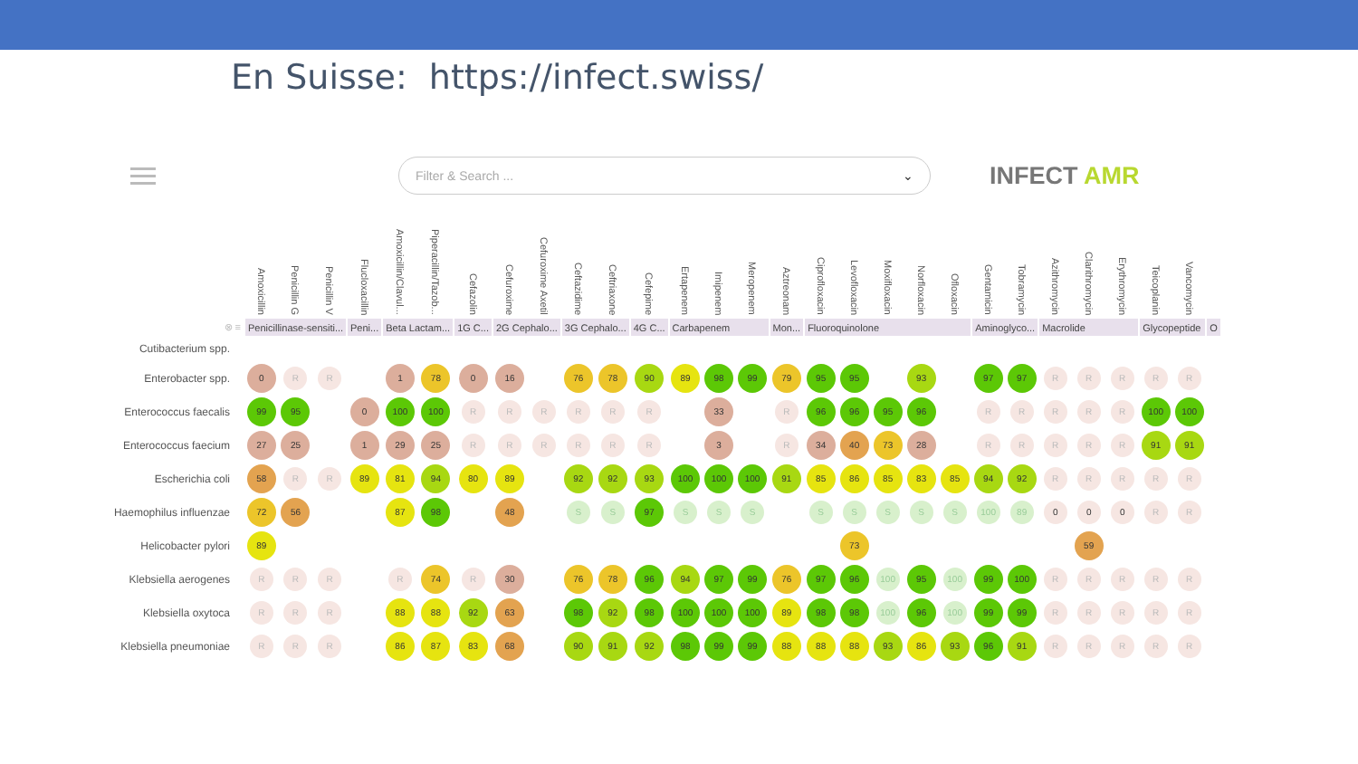En Suisse: https://infect.swiss/
Filter & Search ... ⌄
INFECT AMR
| | Amoxicillin | Penicillin G | Penicillin V | Flucloxacillin | Amoxicillin/Clavul... | Piperacillin/Tazob... | Cefazolin | Cefuroxime | Cefuroxime Axetil | Ceftazidime | Ceftriaxone | Cefepime | Ertapenem | Imipenem | Meropenem | Aztreonam | Ciprofloxacin | Levofloxacin | Moxifloxacin | Norfloxacin | Ofloxacin | Gentamicin | Tobramycin | Azithromycin | Clarithromycin | Erythromycin | Teicoplanin | Vancomycin | |
| --- | --- | --- | --- | --- | --- | --- | --- | --- | --- | --- | --- | --- | --- | --- | --- | --- | --- | --- | --- | --- | --- | --- | --- | --- | --- | --- | --- | --- | --- |
| ⊗ ≡ | Penicillinase-sensiti... | | | Peni... | Beta Lactam... | | 1G C... | 2G Cephalo... | | 3G Cephalo... | | 4G C... | Carbapenem | | | Mon... | Fluoroquinolone | | | | | Aminoglyco... | | Macrolide | | | Glycopeptide | | O |
| Cutibacterium spp. | | | | | | | | | | | | | | | | | | | | | | | | | | | | | |
| Enterobacter spp. | 0 | R | R | | 1 | 78 | 0 | 16 | | 76 | 78 | 90 | 89 | 98 | 99 | 79 | 95 | 95 | | 93 | | 97 | 97 | R | R | R | R | R | |
| Enterococcus faecalis | 99 | 95 | | 0 | 100 | 100 | R | R | R | R | R | R | | 33 | | R | 96 | 96 | 95 | 96 | | R | R | R | R | R | 100 | 100 | |
| Enterococcus faecium | 27 | 25 | | 1 | 29 | 25 | R | R | R | R | R | R | | 3 | | R | 34 | 40 | 73 | 28 | | R | R | R | R | R | 91 | 91 | |
| Escherichia coli | 58 | R | R | 89 | 81 | 94 | 80 | 89 | | 92 | 92 | 93 | 100 | 100 | 100 | 91 | 85 | 86 | 85 | 83 | 85 | 94 | 92 | R | R | R | R | R | |
| Haemophilus influenzae | 72 | 56 | | | 87 | 98 | | 48 | | S | S | 97 | S | S | S | | S | S | S | S | S | 100 | 89 | 0 | 0 | 0 | R | R | |
| Helicobacter pylori | 89 | | | | | | | | | | | | | | | | | 73 | | | | | | | 59 | | | | |
| Klebsiella aerogenes | R | R | R | | R | 74 | R | 30 | | 76 | 78 | 96 | 94 | 97 | 99 | 76 | 97 | 96 | 100 | 95 | 100 | 99 | 100 | R | R | R | R | R | |
| Klebsiella oxytoca | R | R | R | | 88 | 88 | 92 | 63 | | 98 | 92 | 98 | 100 | 100 | 100 | 89 | 98 | 98 | 100 | 96 | 100 | 99 | 99 | R | R | R | R | R | |
| Klebsiella pneumoniae | R | R | R | | 86 | 87 | 83 | 68 | | 90 | 91 | 92 | 98 | 99 | 99 | 88 | 88 | 88 | 93 | 86 | 93 | 96 | 91 | R | R | R | R | R | |